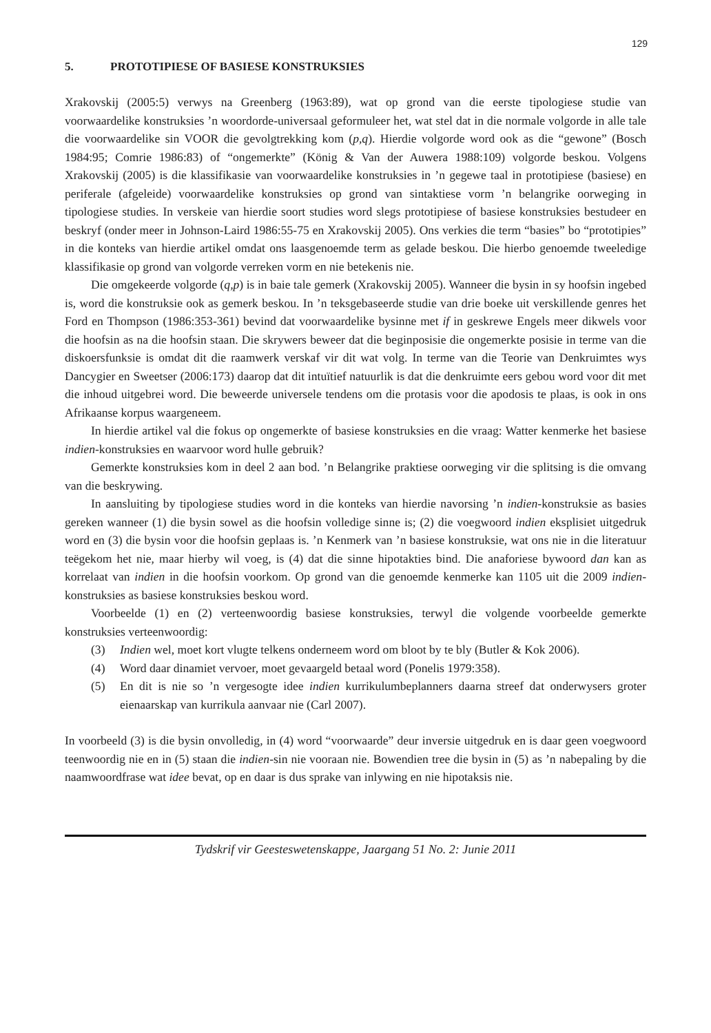129
5. PROTOTIPIESE OF BASIESE KONSTRUKSIES
Xrakovskij (2005:5) verwys na Greenberg (1963:89), wat op grond van die eerste tipologiese studie van voorwaardelike konstruksies ’n woordorde-universaal geformuleer het, wat stel dat in die normale volgorde in alle tale die voorwaardelike sin VOOR die gevolgtrekking kom (p,q). Hierdie volgorde word ook as die “gewone” (Bosch 1984:95; Comrie 1986:83) of “ongemerkte” (König & Van der Auwera 1988:109) volgorde beskou. Volgens Xrakovskij (2005) is die klassifikasie van voorwaardelike konstruksies in ’n gegewe taal in prototipiese (basiese) en periferale (afgeleide) voorwaardelike konstruksies op grond van sintaktiese vorm ’n belangrike oorweging in tipologiese studies. In verskeie van hierdie soort studies word slegs prototipiese of basiese konstruksies bestudeer en beskryf (onder meer in Johnson-Laird 1986:55-75 en Xrakovskij 2005). Ons verkies die term “basies” bo “prototipies” in die konteks van hierdie artikel omdat ons laasgenoemde term as gelade beskou. Die hierbo genoemde tweeledige klassifikasie op grond van volgorde verreken vorm en nie betekenis nie.
Die omgekeerde volgorde (q,p) is in baie tale gemerk (Xrakovskij 2005). Wanneer die bysin in sy hoofsin ingebed is, word die konstruksie ook as gemerk beskou. In ’n teksgebaseerde studie van drie boeke uit verskillende genres het Ford en Thompson (1986:353-361) bevind dat voorwaardelike bysinne met if in geskrewe Engels meer dikwels voor die hoofsin as na die hoofsin staan. Die skrywers beweer dat die beginposisie die ongemerkte posisie in terme van die diskoersfunksie is omdat dit die raamwerk verskaf vir dit wat volg. In terme van die Teorie van Denkruimtes wys Dancygier en Sweetser (2006:173) daarop dat dit intuïtief natuurlik is dat die denkruimte eers gebou word voor dit met die inhoud uitgebrei word. Die beweerde universele tendens om die protasis voor die apodosis te plaas, is ook in ons Afrikaanse korpus waargeneem.
In hierdie artikel val die fokus op ongemerkte of basiese konstruksies en die vraag: Watter kenmerke het basiese indien-konstruksies en waarvoor word hulle gebruik?
Gemerkte konstruksies kom in deel 2 aan bod. ’n Belangrike praktiese oorweging vir die splitsing is die omvang van die beskrywing.
In aansluiting by tipologiese studies word in die konteks van hierdie navorsing ’n indien-konstruksie as basies gereken wanneer (1) die bysin sowel as die hoofsin volledige sinne is; (2) die voegwoord indien eksplisiet uitgedruk word en (3) die bysin voor die hoofsin geplaas is. ’n Kenmerk van ’n basiese konstruksie, wat ons nie in die literatuur teëgekom het nie, maar hierby wil voeg, is (4) dat die sinne hipotakties bind. Die anaforiese bywoord dan kan as korrelaat van indien in die hoofsin voorkom. Op grond van die genoemde kenmerke kan 1105 uit die 2009 indien-konstruksies as basiese konstruksies beskou word.
Voorbeelde (1) en (2) verteenwoordig basiese konstruksies, terwyl die volgende voorbeelde gemerkte konstruksies verteenwoordig:
(3) Indien wel, moet kort vlugte telkens onderneem word om bloot by te bly (Butler & Kok 2006).
(4) Word daar dinamiet vervoer, moet gevaargeld betaal word (Ponelis 1979:358).
(5) En dit is nie so ’n vergesogte idee indien kurrikulumbeplanners daarna streef dat onderwysers groter eienaarskap van kurrikula aanvaar nie (Carl 2007).
In voorbeeld (3) is die bysin onvolledig, in (4) word “voorwaarde” deur inversie uitgedruk en is daar geen voegwoord teenwoordig nie en in (5) staan die indien-sin nie vooraan nie. Bowendien tree die bysin in (5) as ’n nabepaling by die naamwoordfrase wat idee bevat, op en daar is dus sprake van inlywing en nie hipotaksis nie.
Tydskrif vir Geesteswetenskappe, Jaargang 51 No. 2: Junie 2011